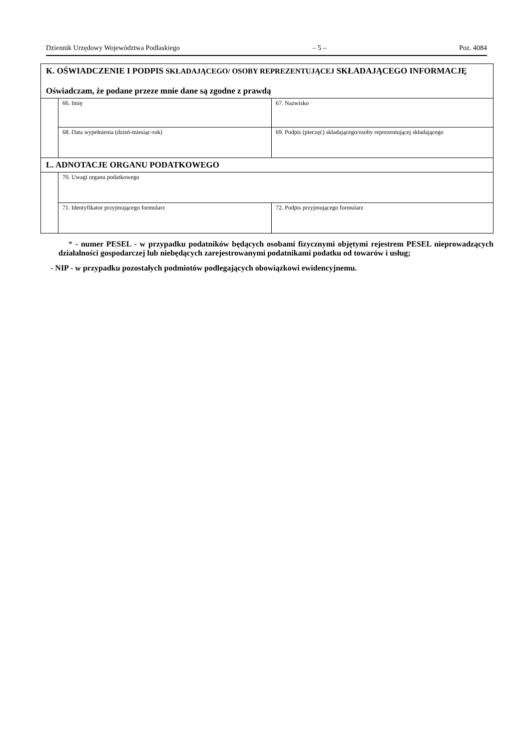Dziennik Urzędowy Województwa Podlaskiego – 5 – Poz. 4084
| K. OŚWIADCZENIE I PODPIS SKŁADAJĄCEGO/ OSOBY REPREZENTUJĄCEJ SKŁADAJĄCEGO INFORMACJĘ Oświadczam, że podane przeze mnie dane są zgodne z prawdą | | |
| | 66. Imię | 67. Nazwisko |
| | 68. Data wypełnienia (dzień-miesiąc-rok) | 69. Podpis (pieczęć) składającego/osoby reprezentującej składającego |
| L. ADNOTACJE ORGANU PODATKOWEGO | | |
| | 70. Uwagi organu podatkowego | |
| | 71. Identyfikator przyjmującego formularz | 72. Podpis przyjmującego formularz |
* - numer PESEL - w przypadku podatników będących osobami fizycznymi objętymi rejestrem PESEL nieprowadzących działalności gospodarczej lub niebędących zarejestrowanymi podatnikami podatku od towarów i usług;
- NIP - w przypadku pozostałych podmiotów podlegających obowiązkowi ewidencyjnemu.